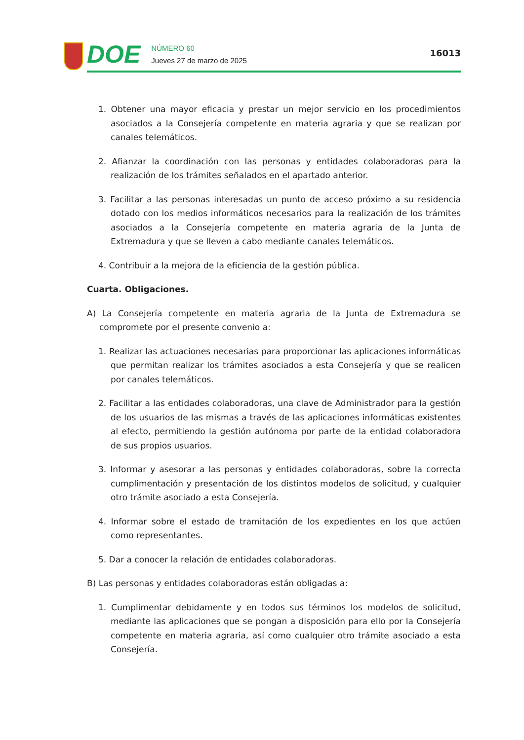DOE
NÚMERO 60
Jueves 27 de marzo de 2025
16013
1. Obtener una mayor eficacia y prestar un mejor servicio en los procedimientos asociados a la Consejería competente en materia agraria y que se realizan por canales telemáticos.
2. Afianzar la coordinación con las personas y entidades colaboradoras para la realización de los trámites señalados en el apartado anterior.
3. Facilitar a las personas interesadas un punto de acceso próximo a su residencia dotado con los medios informáticos necesarios para la realización de los trámites asociados a la Consejería competente en materia agraria de la Junta de Extremadura y que se lleven a cabo mediante canales telemáticos.
4. Contribuir a la mejora de la eficiencia de la gestión pública.
Cuarta. Obligaciones.
A) La Consejería competente en materia agraria de la Junta de Extremadura se compromete por el presente convenio a:
1. Realizar las actuaciones necesarias para proporcionar las aplicaciones informáticas que permitan realizar los trámites asociados a esta Consejería y que se realicen por canales telemáticos.
2. Facilitar a las entidades colaboradoras, una clave de Administrador para la gestión de los usuarios de las mismas a través de las aplicaciones informáticas existentes al efecto, permitiendo la gestión autónoma por parte de la entidad colaboradora de sus propios usuarios.
3. Informar y asesorar a las personas y entidades colaboradoras, sobre la correcta cumplimentación y presentación de los distintos modelos de solicitud, y cualquier otro trámite asociado a esta Consejería.
4. Informar sobre el estado de tramitación de los expedientes en los que actúen como representantes.
5. Dar a conocer la relación de entidades colaboradoras.
B) Las personas y entidades colaboradoras están obligadas a:
1. Cumplimentar debidamente y en todos sus términos los modelos de solicitud, mediante las aplicaciones que se pongan a disposición para ello por la Consejería competente en materia agraria, así como cualquier otro trámite asociado a esta Consejería.